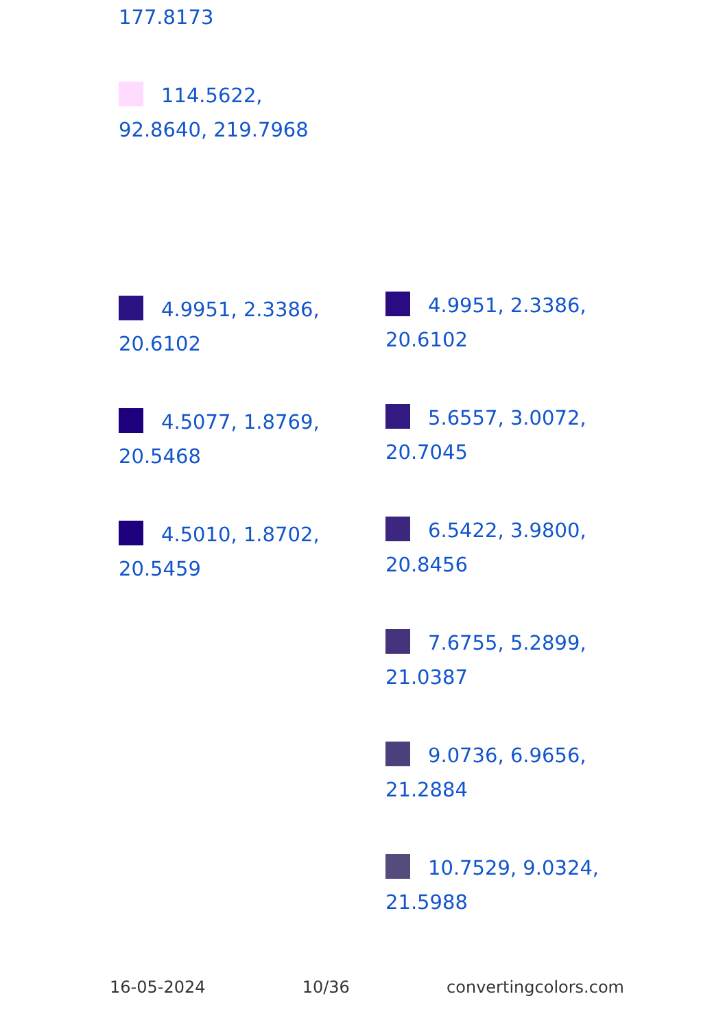177.8173
114.5622, 92.8640, 219.7968
4.9951, 2.3386, 20.6102
4.5077, 1.8769, 20.5468
4.5010, 1.8702, 20.5459
4.9951, 2.3386, 20.6102
5.6557, 3.0072, 20.7045
6.5422, 3.9800, 20.8456
7.6755, 5.2899, 21.0387
9.0736, 6.9656, 21.2884
10.7529, 9.0324, 21.5988
16-05-2024 10/36 convertingcolors.com